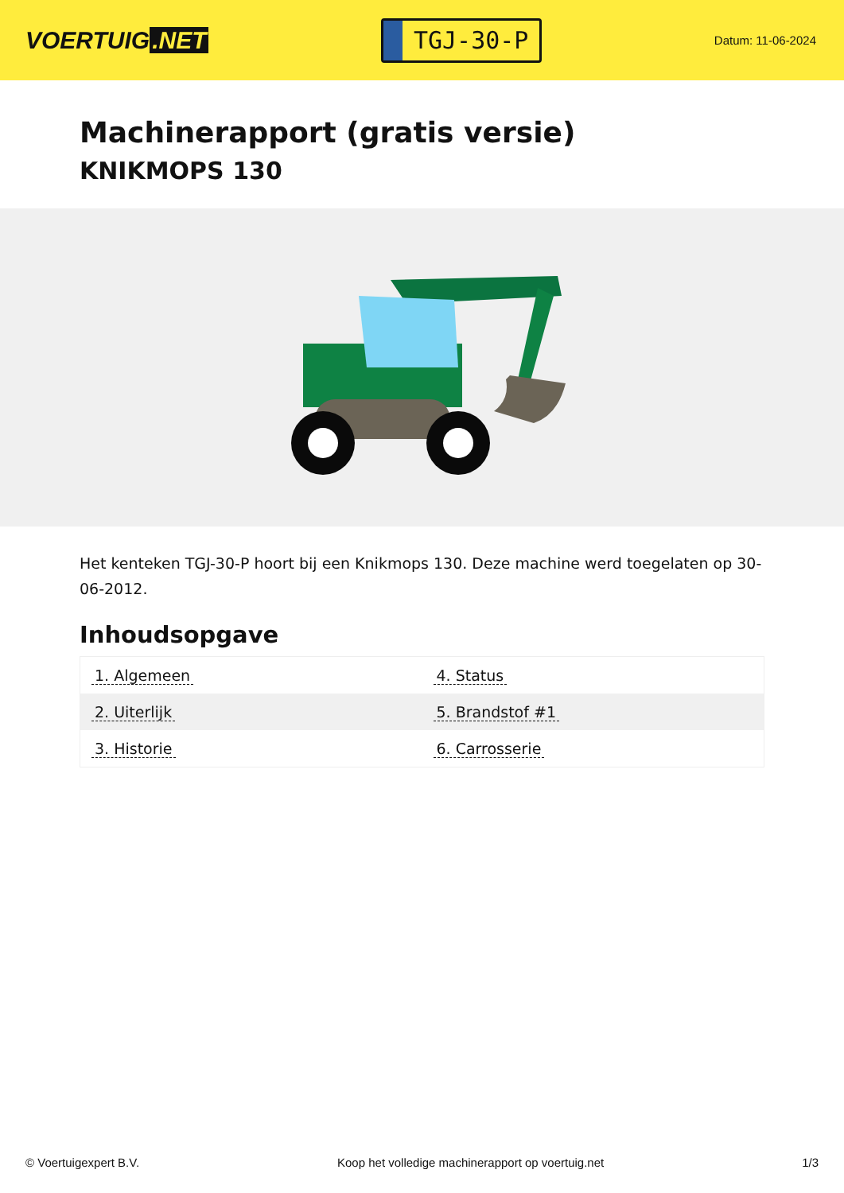VOERTUIG.NET
TGJ-30-P
Datum: 11-06-2024
Machinerapport (gratis versie)
KNIKMOPS 130
Het kenteken TGJ-30-P hoort bij een Knikmops 130. Deze machine werd toegelaten op 30-06-2012.
Inhoudsopgave
| 1. Algemeen | 4. Status |
| 2. Uiterlijk | 5. Brandstof #1 |
| 3. Historie | 6. Carrosserie |
© Voertuigexpert B.V. Koop het volledige machinerapport op voertuig.net 1/3